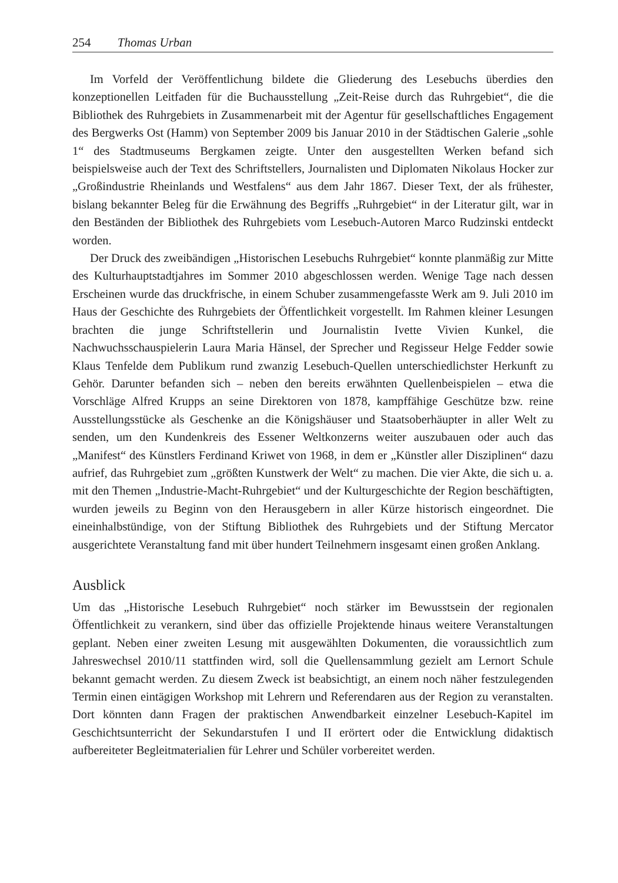254 Thomas Urban
Im Vorfeld der Veröffentlichung bildete die Gliederung des Lesebuchs überdies den konzeptionellen Leitfaden für die Buchausstellung „Zeit-Reise durch das Ruhrgebiet“, die die Bibliothek des Ruhrgebiets in Zusammenarbeit mit der Agentur für gesellschaftliches Engagement des Bergwerks Ost (Hamm) von September 2009 bis Januar 2010 in der Städtischen Galerie „sohle 1“ des Stadtmuseums Bergkamen zeigte. Unter den ausgestellten Werken befand sich beispielsweise auch der Text des Schriftstellers, Journalisten und Diplomaten Nikolaus Hocker zur „Großindustrie Rheinlands und Westfalens“ aus dem Jahr 1867. Dieser Text, der als frühester, bislang bekannter Beleg für die Erwähnung des Begriffs „Ruhrgebiet“ in der Literatur gilt, war in den Beständen der Bibliothek des Ruhrgebiets vom Lesebuch-Autoren Marco Rudzinski entdeckt worden.
Der Druck des zweibändigen „Historischen Lesebuchs Ruhrgebiet“ konnte planmäßig zur Mitte des Kulturhauptstadtjahres im Sommer 2010 abgeschlossen werden. Wenige Tage nach dessen Erscheinen wurde das druckfrische, in einem Schuber zusammengefasste Werk am 9. Juli 2010 im Haus der Geschichte des Ruhrgebiets der Öffentlichkeit vorgestellt. Im Rahmen kleiner Lesungen brachten die junge Schriftstellerin und Journalistin Ivette Vivien Kunkel, die Nachwuchsschauspielerin Laura Maria Hänsel, der Sprecher und Regisseur Helge Fedder sowie Klaus Tenfelde dem Publikum rund zwanzig Lesebuch-Quellen unterschiedlichster Herkunft zu Gehör. Darunter befanden sich – neben den bereits erwähnten Quellenbeispielen – etwa die Vorschläge Alfred Krupps an seine Direktoren von 1878, kampffähige Geschütze bzw. reine Ausstellungsstücke als Geschenke an die Königshäuser und Staatsoberhäupter in aller Welt zu senden, um den Kundenkreis des Essener Weltkonzerns weiter auszubauen oder auch das „Manifest“ des Künstlers Ferdinand Kriwet von 1968, in dem er „Künstler aller Disziplinen“ dazu aufrief, das Ruhrgebiet zum „größten Kunstwerk der Welt“ zu machen. Die vier Akte, die sich u. a. mit den Themen „Industrie-Macht-Ruhrgebiet“ und der Kulturgeschichte der Region beschäftigten, wurden jeweils zu Beginn von den Herausgebern in aller Kürze historisch eingeordnet. Die eineinhalbstündige, von der Stiftung Bibliothek des Ruhrgebiets und der Stiftung Mercator ausgerichtete Veranstaltung fand mit über hundert Teilnehmern insgesamt einen großen Anklang.
Ausblick
Um das „Historische Lesebuch Ruhrgebiet“ noch stärker im Bewusstsein der regionalen Öffentlichkeit zu verankern, sind über das offizielle Projektende hinaus weitere Veranstaltungen geplant. Neben einer zweiten Lesung mit ausgewählten Dokumenten, die voraussichtlich zum Jahreswechsel 2010/11 stattfinden wird, soll die Quellensammlung gezielt am Lernort Schule bekannt gemacht werden. Zu diesem Zweck ist beabsichtigt, an einem noch näher festzulegenden Termin einen eintägigen Workshop mit Lehrern und Referendaren aus der Region zu veranstalten. Dort könnten dann Fragen der praktischen Anwendbarkeit einzelner Lesebuch-Kapitel im Geschichtsunterricht der Sekundarstufen I und II erörtert oder die Entwicklung didaktisch aufbereiteter Begleitmaterialien für Lehrer und Schüler vorbereitet werden.